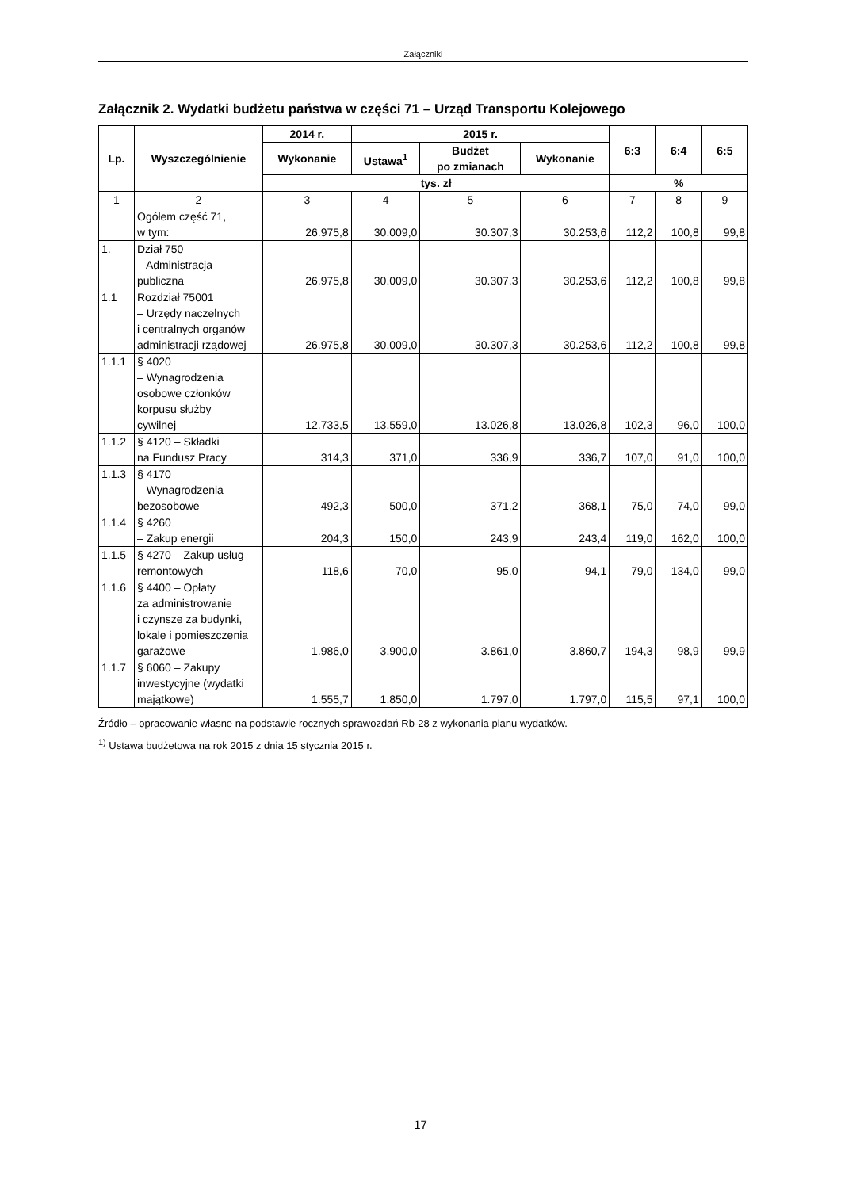Załączniki
Załącznik 2. Wydatki budżetu państwa w części 71 – Urząd Transportu Kolejowego
| Lp. | Wyszczególnienie | 2014 r. | 2015 r. | | | 6:3 | 6:4 | 6:5 |
| --- | --- | --- | --- | --- | --- | --- | --- | --- |
| | | Wykonanie | Ustawa<sup>1</sup> | Budżet po zmianach | Wykonanie | | | |
| | | tys. zł | | | | % | | |
| 1 | 2 | 3 | 4 | 5 | 6 | 7 | 8 | 9 |
| | Ogółem część 71, w tym: | 26.975,8 | 30.009,0 | 30.307,3 | 30.253,6 | 112,2 | 100,8 | 99,8 |
| 1. | Dział 750 – Administracja publiczna | 26.975,8 | 30.009,0 | 30.307,3 | 30.253,6 | 112,2 | 100,8 | 99,8 |
| 1.1 | Rozdział 75001 – Urzędy naczelnych i centralnych organów administracji rządowej | 26.975,8 | 30.009,0 | 30.307,3 | 30.253,6 | 112,2 | 100,8 | 99,8 |
| 1.1.1 | § 4020 – Wynagrodzenia osobowe członków korpusu służby cywilnej | 12.733,5 | 13.559,0 | 13.026,8 | 13.026,8 | 102,3 | 96,0 | 100,0 |
| 1.1.2 | § 4120 – Składki na Fundusz Pracy | 314,3 | 371,0 | 336,9 | 336,7 | 107,0 | 91,0 | 100,0 |
| 1.1.3 | § 4170 – Wynagrodzenia bezosobowe | 492,3 | 500,0 | 371,2 | 368,1 | 75,0 | 74,0 | 99,0 |
| 1.1.4 | § 4260 – Zakup energii | 204,3 | 150,0 | 243,9 | 243,4 | 119,0 | 162,0 | 100,0 |
| 1.1.5 | § 4270 – Zakup usług remontowych | 118,6 | 70,0 | 95,0 | 94,1 | 79,0 | 134,0 | 99,0 |
| 1.1.6 | § 4400 – Opłaty za administrowanie i czynsze za budynki, lokale i pomieszczenia garażowe | 1.986,0 | 3.900,0 | 3.861,0 | 3.860,7 | 194,3 | 98,9 | 99,9 |
| 1.1.7 | § 6060 – Zakupy inwestycyjne (wydatki majątkowe) | 1.555,7 | 1.850,0 | 1.797,0 | 1.797,0 | 115,5 | 97,1 | 100,0 |
Źródło – opracowanie własne na podstawie rocznych sprawozdań Rb-28 z wykonania planu wydatków.
<sup>1)</sup> Ustawa budżetowa na rok 2015 z dnia 15 stycznia 2015 r.
17